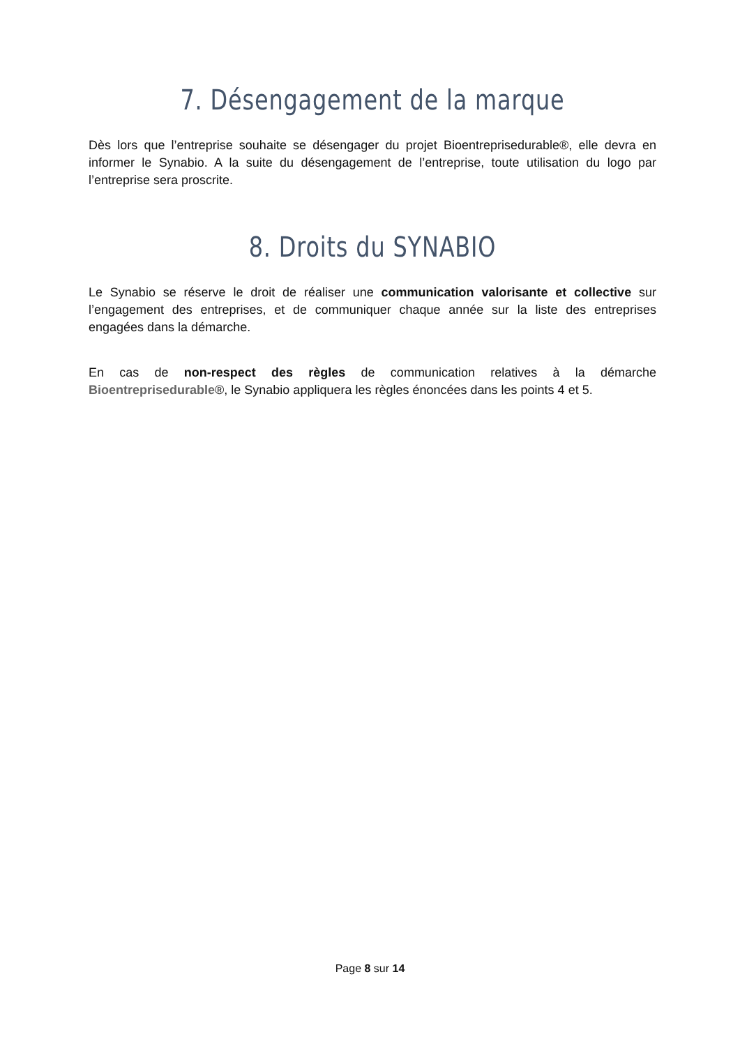7. Désengagement de la marque
Dès lors que l’entreprise souhaite se désengager du projet Bioentreprisedurable®, elle devra en informer le Synabio. A la suite du désengagement de l’entreprise, toute utilisation du logo par l’entreprise sera proscrite.
8. Droits du SYNABIO
Le Synabio se réserve le droit de réaliser une communication valorisante et collective sur l’engagement des entreprises, et de communiquer chaque année sur la liste des entreprises engagées dans la démarche.
En cas de non-respect des règles de communication relatives à la démarche Bioentreprisedurable®, le Synabio appliquera les règles énoncées dans les points 4 et 5.
Page 8 sur 14